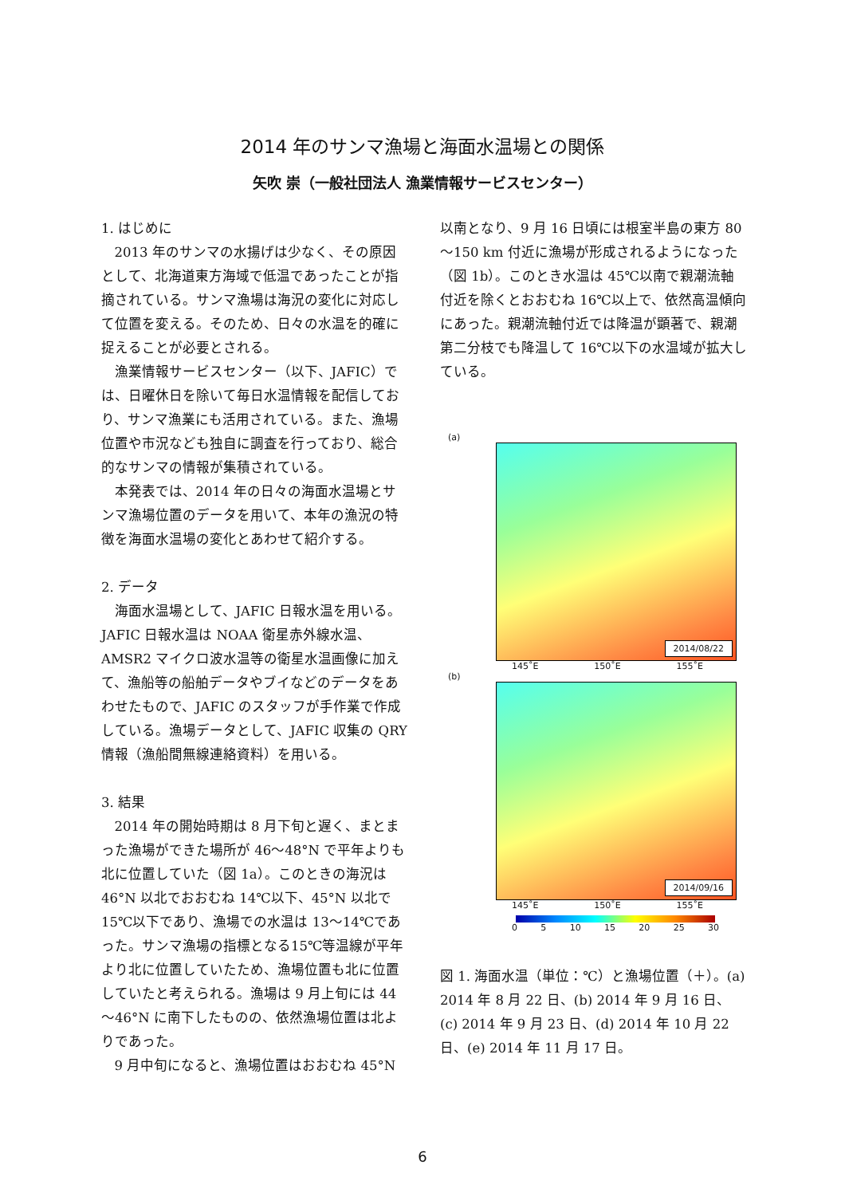2014 年のサンマ漁場と海面水温場との関係
矢吹 崇（一般社団法人 漁業情報サービスセンター）
1. はじめに
2013 年のサンマの水揚げは少なく、その原因として、北海道東方海域で低温であったことが指摘されている。サンマ漁場は海況の変化に対応して位置を変える。そのため、日々の水温を的確に捉えることが必要とされる。
漁業情報サービスセンター（以下、JAFIC）では、日曜休日を除いて毎日水温情報を配信しており、サンマ漁業にも活用されている。また、漁場位置や市況なども独自に調査を行っており、総合的なサンマの情報が集積されている。
本発表では、2014 年の日々の海面水温場とサンマ漁場位置のデータを用いて、本年の漁況の特徴を海面水温場の変化とあわせて紹介する。
2. データ
海面水温場として、JAFIC 日報水温を用いる。JAFIC 日報水温は NOAA 衛星赤外線水温、AMSR2 マイクロ波水温等の衛星水温画像に加えて、漁船等の船舶データやブイなどのデータをあわせたもので、JAFIC のスタッフが手作業で作成している。漁場データとして、JAFIC 収集の QRY 情報（漁船間無線連絡資料）を用いる。
3. 結果
2014 年の開始時期は 8 月下旬と遅く、まとまった漁場ができた場所が 46～48°N で平年よりも北に位置していた（図 1a）。このときの海況は 46°N 以北でおおむね 14℃以下、45°N 以北で 15℃以下であり、漁場での水温は 13～14℃であった。サンマ漁場の指標となる15℃等温線が平年より北に位置していたため、漁場位置も北に位置していたと考えられる。漁場は 9 月上旬には 44～46°N に南下したものの、依然漁場位置は北よりであった。
9 月中旬になると、漁場位置はおおむね 45°N
以南となり、9 月 16 日頃には根室半島の東方 80～150 km 付近に漁場が形成されるようになった（図 1b）。このとき水温は 45℃以南で親潮流軸付近を除くとおおむね 16℃以上で、依然高温傾向にあった。親潮流軸付近では降温が顕著で、親潮第二分枝でも降温して 16℃以下の水温域が拡大している。
(a)
2014/08/22
145˚E 150˚E 155˚E
(b)
2014/09/16
145˚E 150˚E 155˚E
0 5 10 15 20 25 30
図 1. 海面水温（単位：℃）と漁場位置（＋）。(a) 2014 年 8 月 22 日、(b) 2014 年 9 月 16 日、(c) 2014 年 9 月 23 日、(d) 2014 年 10 月 22 日、(e) 2014 年 11 月 17 日。
6